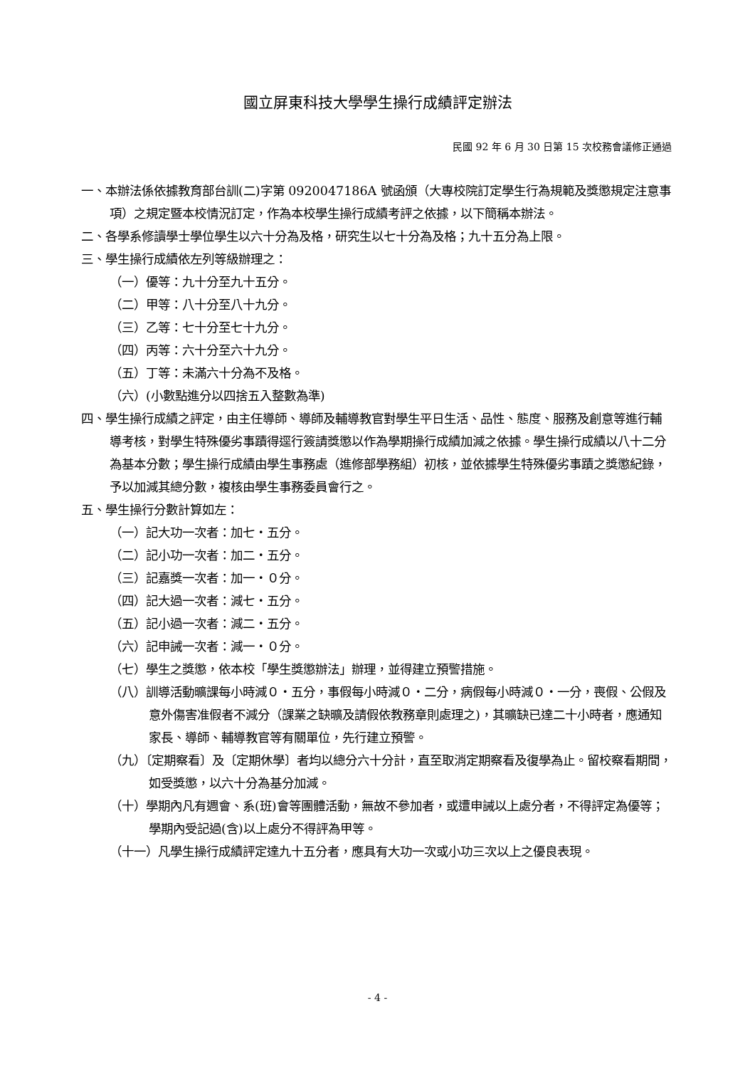國立屏東科技大學學生操行成績評定辦法
民國 92 年 6 月 30 日第 15 次校務會議修正通過
一、本辦法係依據教育部台訓(二)字第 0920047186A 號函頒（大專校院訂定學生行為規範及獎懲規定注意事項）之規定暨本校情況訂定，作為本校學生操行成績考評之依據，以下簡稱本辦法。
二、各學系修讀學士學位學生以六十分為及格，研究生以七十分為及格；九十五分為上限。
三、學生操行成績依左列等級辦理之：
（一）優等：九十分至九十五分。
（二）甲等：八十分至八十九分。
（三）乙等：七十分至七十九分。
（四）丙等：六十分至六十九分。
（五）丁等：未滿六十分為不及格。
（六）(小數點進分以四捨五入整數為準)
四、學生操行成績之評定，由主任導師、導師及輔導教官對學生平日生活、品性、態度、服務及創意等進行輔導考核，對學生特殊優劣事蹟得逕行簽請獎懲以作為學期操行成績加減之依據。學生操行成績以八十二分為基本分數；學生操行成績由學生事務處（進修部學務組）初核，並依據學生特殊優劣事蹟之獎懲紀錄，予以加減其總分數，複核由學生事務委員會行之。
五、學生操行分數計算如左：
（一）記大功一次者：加七・五分。
（二）記小功一次者：加二・五分。
（三）記嘉獎一次者：加一・０分。
（四）記大過一次者：減七・五分。
（五）記小過一次者：減二・五分。
（六）記申誡一次者：減一・０分。
（七）學生之獎懲，依本校「學生獎懲辦法」辦理，並得建立預警措施。
（八）訓導活動曠課每小時減０・五分，事假每小時減０・二分，病假每小時減０・一分，喪假、公假及意外傷害准假者不減分（課業之缺曠及請假依教務章則處理之)，其曠缺已達二十小時者，應通知家長、導師、輔導教官等有關單位，先行建立預警。
（九）〔定期察看〕及〔定期休學〕者均以總分六十分計，直至取消定期察看及復學為止。留校察看期間，如受獎懲，以六十分為基分加減。
（十）學期內凡有週會、系(班)會等團體活動，無故不參加者，或遭申誡以上處分者，不得評定為優等；學期內受記過(含)以上處分不得評為甲等。
（十一）凡學生操行成績評定達九十五分者，應具有大功一次或小功三次以上之優良表現。
- 4 -